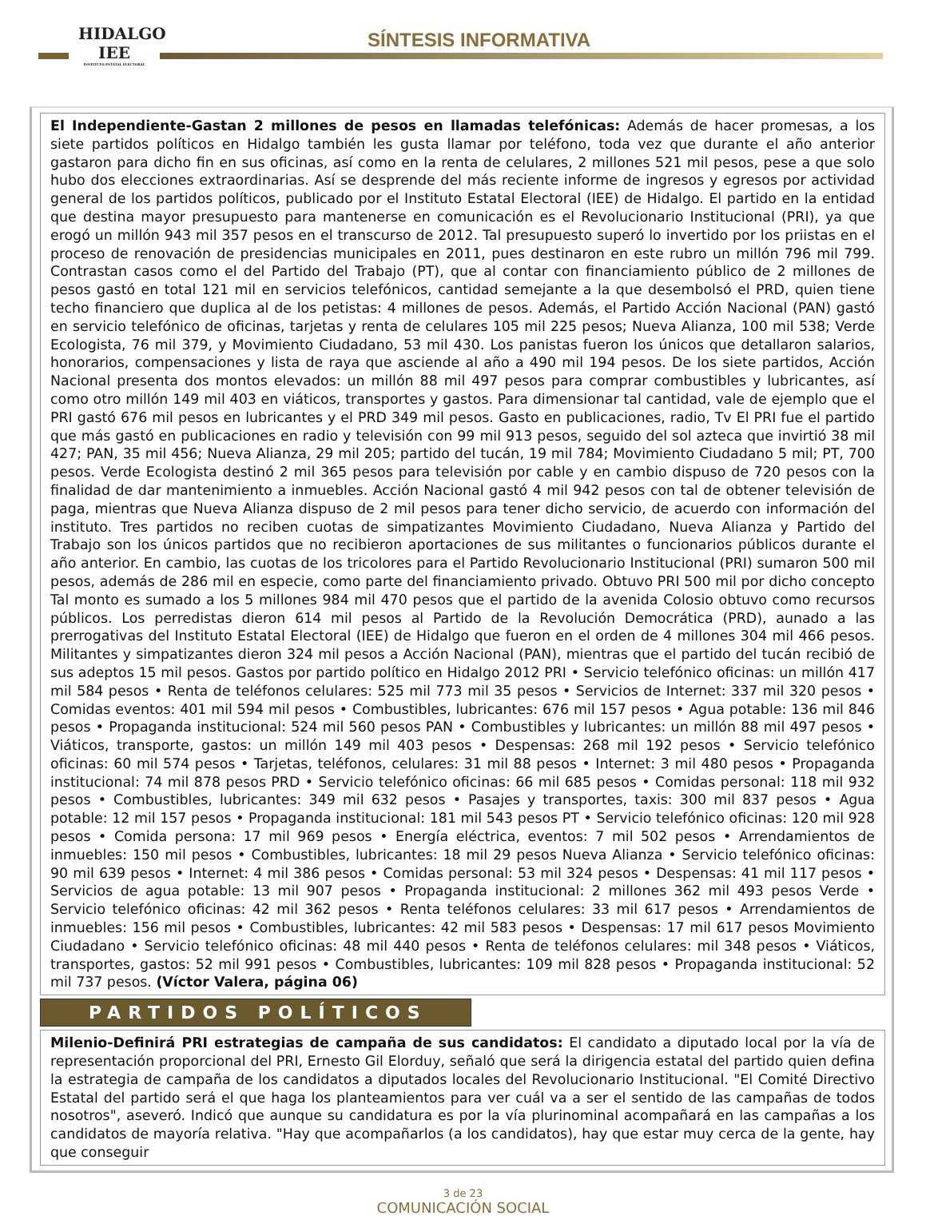HIDALGO
IEE
INSTITUTO ESTATAL ELECTORAL
SÍNTESIS INFORMATIVA
El Independiente-Gastan 2 millones de pesos en llamadas telefónicas: Además de hacer promesas, a los siete partidos políticos en Hidalgo también les gusta llamar por teléfono, toda vez que durante el año anterior gastaron para dicho fin en sus oficinas, así como en la renta de celulares, 2 millones 521 mil pesos, pese a que solo hubo dos elecciones extraordinarias. Así se desprende del más reciente informe de ingresos y egresos por actividad general de los partidos políticos, publicado por el Instituto Estatal Electoral (IEE) de Hidalgo. El partido en la entidad que destina mayor presupuesto para mantenerse en comunicación es el Revolucionario Institucional (PRI), ya que erogó un millón 943 mil 357 pesos en el transcurso de 2012. Tal presupuesto superó lo invertido por los priistas en el proceso de renovación de presidencias municipales en 2011, pues destinaron en este rubro un millón 796 mil 799. Contrastan casos como el del Partido del Trabajo (PT), que al contar con financiamiento público de 2 millones de pesos gastó en total 121 mil en servicios telefónicos, cantidad semejante a la que desembolsó el PRD, quien tiene techo financiero que duplica al de los petistas: 4 millones de pesos. Además, el Partido Acción Nacional (PAN) gastó en servicio telefónico de oficinas, tarjetas y renta de celulares 105 mil 225 pesos; Nueva Alianza, 100 mil 538; Verde Ecologista, 76 mil 379, y Movimiento Ciudadano, 53 mil 430. Los panistas fueron los únicos que detallaron salarios, honorarios, compensaciones y lista de raya que asciende al año a 490 mil 194 pesos. De los siete partidos, Acción Nacional presenta dos montos elevados: un millón 88 mil 497 pesos para comprar combustibles y lubricantes, así como otro millón 149 mil 403 en viáticos, transportes y gastos. Para dimensionar tal cantidad, vale de ejemplo que el PRI gastó 676 mil pesos en lubricantes y el PRD 349 mil pesos. Gasto en publicaciones, radio, Tv El PRI fue el partido que más gastó en publicaciones en radio y televisión con 99 mil 913 pesos, seguido del sol azteca que invirtió 38 mil 427; PAN, 35 mil 456; Nueva Alianza, 29 mil 205; partido del tucán, 19 mil 784; Movimiento Ciudadano 5 mil; PT, 700 pesos. Verde Ecologista destinó 2 mil 365 pesos para televisión por cable y en cambio dispuso de 720 pesos con la finalidad de dar mantenimiento a inmuebles. Acción Nacional gastó 4 mil 942 pesos con tal de obtener televisión de paga, mientras que Nueva Alianza dispuso de 2 mil pesos para tener dicho servicio, de acuerdo con información del instituto. Tres partidos no reciben cuotas de simpatizantes Movimiento Ciudadano, Nueva Alianza y Partido del Trabajo son los únicos partidos que no recibieron aportaciones de sus militantes o funcionarios públicos durante el año anterior. En cambio, las cuotas de los tricolores para el Partido Revolucionario Institucional (PRI) sumaron 500 mil pesos, además de 286 mil en especie, como parte del financiamiento privado. Obtuvo PRI 500 mil por dicho concepto Tal monto es sumado a los 5 millones 984 mil 470 pesos que el partido de la avenida Colosio obtuvo como recursos públicos. Los perredistas dieron 614 mil pesos al Partido de la Revolución Democrática (PRD), aunado a las prerrogativas del Instituto Estatal Electoral (IEE) de Hidalgo que fueron en el orden de 4 millones 304 mil 466 pesos. Militantes y simpatizantes dieron 324 mil pesos a Acción Nacional (PAN), mientras que el partido del tucán recibió de sus adeptos 15 mil pesos. Gastos por partido político en Hidalgo 2012 PRI • Servicio telefónico oficinas: un millón 417 mil 584 pesos • Renta de teléfonos celulares: 525 mil 773 mil 35 pesos • Servicios de Internet: 337 mil 320 pesos • Comidas eventos: 401 mil 594 mil pesos • Combustibles, lubricantes: 676 mil 157 pesos • Agua potable: 136 mil 846 pesos • Propaganda institucional: 524 mil 560 pesos PAN • Combustibles y lubricantes: un millón 88 mil 497 pesos • Viáticos, transporte, gastos: un millón 149 mil 403 pesos • Despensas: 268 mil 192 pesos • Servicio telefónico oficinas: 60 mil 574 pesos • Tarjetas, teléfonos, celulares: 31 mil 88 pesos • Internet: 3 mil 480 pesos • Propaganda institucional: 74 mil 878 pesos PRD • Servicio telefónico oficinas: 66 mil 685 pesos • Comidas personal: 118 mil 932 pesos • Combustibles, lubricantes: 349 mil 632 pesos • Pasajes y transportes, taxis: 300 mil 837 pesos • Agua potable: 12 mil 157 pesos • Propaganda institucional: 181 mil 543 pesos PT • Servicio telefónico oficinas: 120 mil 928 pesos • Comida persona: 17 mil 969 pesos • Energía eléctrica, eventos: 7 mil 502 pesos • Arrendamientos de inmuebles: 150 mil pesos • Combustibles, lubricantes: 18 mil 29 pesos Nueva Alianza • Servicio telefónico oficinas: 90 mil 639 pesos • Internet: 4 mil 386 pesos • Comidas personal: 53 mil 324 pesos • Despensas: 41 mil 117 pesos • Servicios de agua potable: 13 mil 907 pesos • Propaganda institucional: 2 millones 362 mil 493 pesos Verde • Servicio telefónico oficinas: 42 mil 362 pesos • Renta teléfonos celulares: 33 mil 617 pesos • Arrendamientos de inmuebles: 156 mil pesos • Combustibles, lubricantes: 42 mil 583 pesos • Despensas: 17 mil 617 pesos Movimiento Ciudadano • Servicio telefónico oficinas: 48 mil 440 pesos • Renta de teléfonos celulares: mil 348 pesos • Viáticos, transportes, gastos: 52 mil 991 pesos • Combustibles, lubricantes: 109 mil 828 pesos • Propaganda institucional: 52 mil 737 pesos. (Víctor Valera, página 06)
PARTIDOS POLÍTICOS
Milenio-Definirá PRI estrategias de campaña de sus candidatos: El candidato a diputado local por la vía de representación proporcional del PRI, Ernesto Gil Elorduy, señaló que será la dirigencia estatal del partido quien defina la estrategia de campaña de los candidatos a diputados locales del Revolucionario Institucional. "El Comité Directivo Estatal del partido será el que haga los planteamientos para ver cuál va a ser el sentido de las campañas de todos nosotros", aseveró. Indicó que aunque su candidatura es por la vía plurinominal acompañará en las campañas a los candidatos de mayoría relativa. "Hay que acompañarlos (a los candidatos), hay que estar muy cerca de la gente, hay que conseguir
3 de 23
COMUNICACIÓN SOCIAL